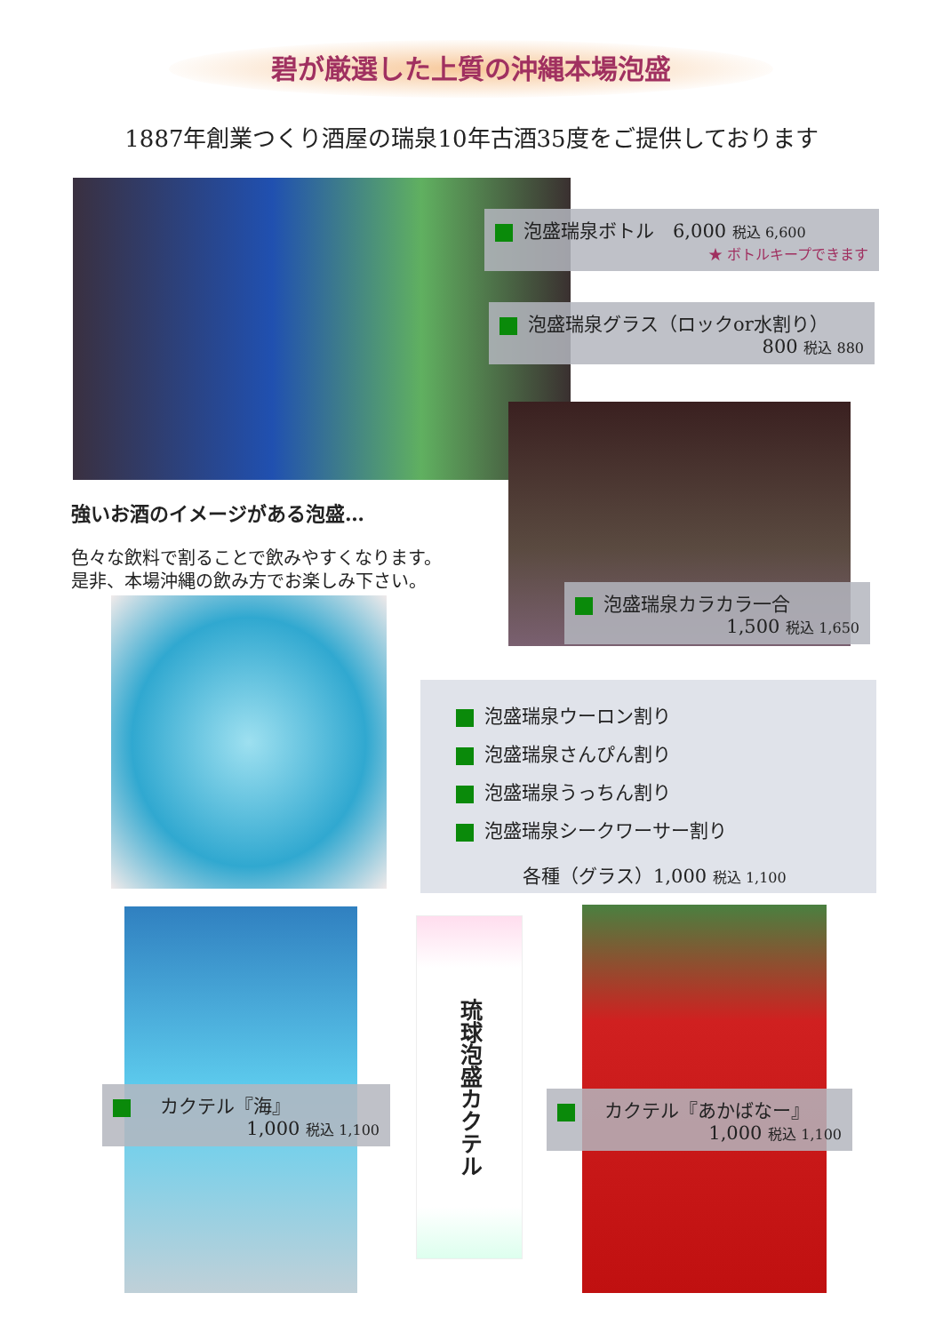碧が厳選した上質の沖縄本場泡盛
1887年創業つくり酒屋の瑞泉10年古酒35度をご提供しております
泡盛瑞泉ボトル　6,000 税込 6,600
★ ボトルキープできます
泡盛瑞泉グラス（ロックor水割り）
800 税込 880
強いお酒のイメージがある泡盛…
色々な飲料で割ることで飲みやすくなります。
是非、本場沖縄の飲み方でお楽しみ下さい。
泡盛瑞泉カラカラ一合
1,500 税込 1,650
泡盛瑞泉ウーロン割り
泡盛瑞泉さんぴん割り
泡盛瑞泉うっちん割り
泡盛瑞泉シークワーサー割り
各種（グラス）1,000 税込 1,100
琉球泡盛カクテル
　カクテル『海』
1,000 税込 1,100
　カクテル『あかばなー』
1,000 税込 1,100